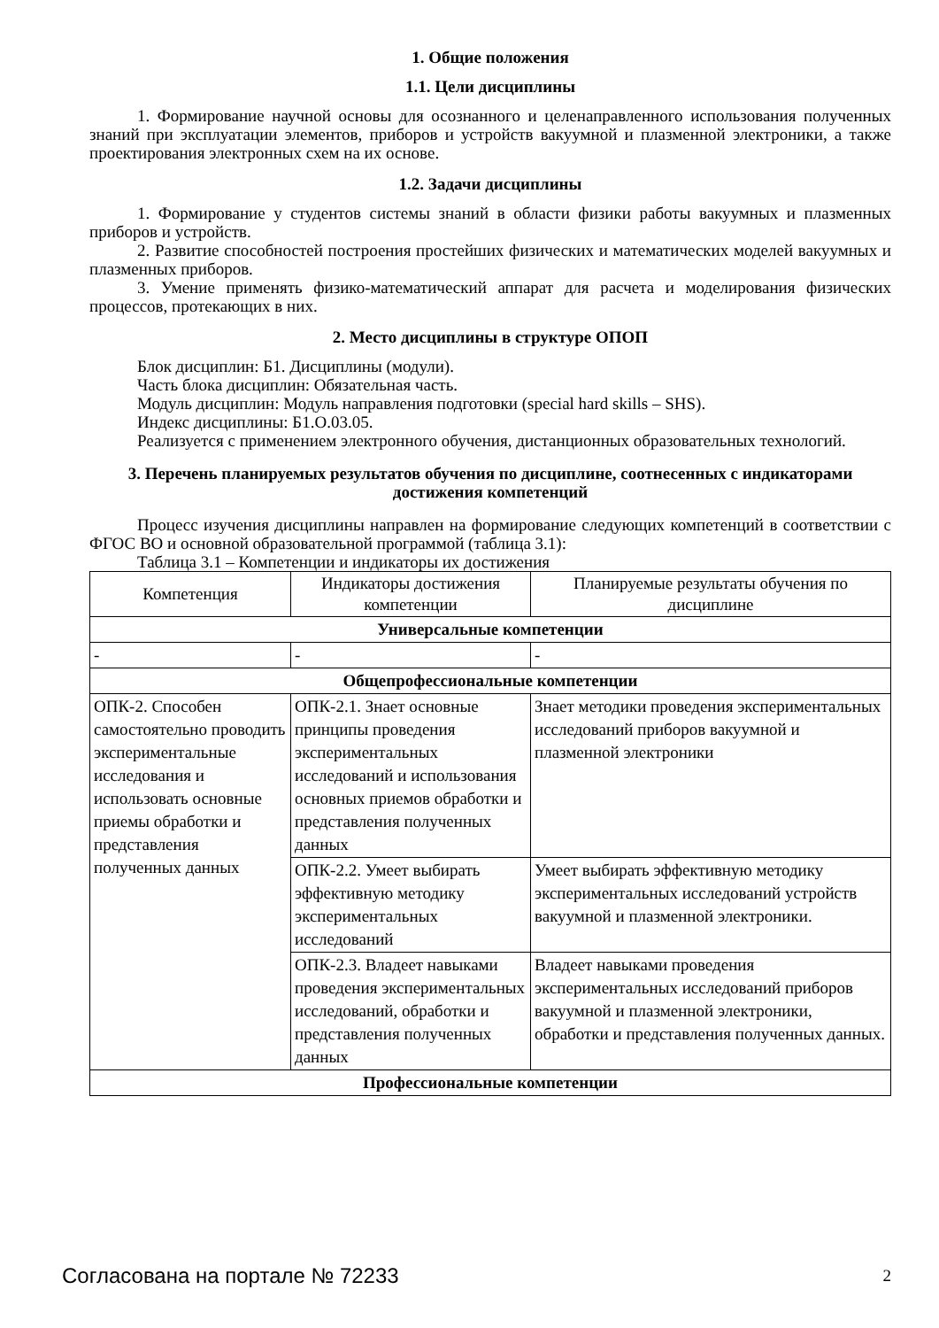1. Общие положения
1.1. Цели дисциплины
1. Формирование научной основы для осознанного и целенаправленного использования полученных знаний при эксплуатации элементов, приборов и устройств вакуумной и плазменной электроники, а также проектирования электронных схем на их основе.
1.2. Задачи дисциплины
1. Формирование у студентов системы знаний в области физики работы вакуумных и плазменных приборов и устройств.
2. Развитие способностей построения простейших физических и математических моделей вакуумных и плазменных приборов.
3. Умение применять физико-математический аппарат для расчета и моделирования физических процессов, протекающих в них.
2. Место дисциплины в структуре ОПОП
Блок дисциплин: Б1. Дисциплины (модули).
Часть блока дисциплин: Обязательная часть.
Модуль дисциплин: Модуль направления подготовки (special hard skills – SHS).
Индекс дисциплины: Б1.О.03.05.
Реализуется с применением электронного обучения, дистанционных образовательных технологий.
3. Перечень планируемых результатов обучения по дисциплине, соотнесенных с индикаторами достижения компетенций
Процесс изучения дисциплины направлен на формирование следующих компетенций в соответствии с ФГОС ВО и основной образовательной программой (таблица 3.1):
Таблица 3.1 – Компетенции и индикаторы их достижения
| Компетенция | Индикаторы достижения компетенции | Планируемые результаты обучения по дисциплине |
| --- | --- | --- |
| Универсальные компетенции | | |
| - | - | - |
| Общепрофессиональные компетенции | | |
| ОПК-2. Способен самостоятельно проводить экспериментальные исследования и использовать основные приемы обработки и представления полученных данных | ОПК-2.1. Знает основные принципы проведения экспериментальных исследований и использования основных приемов обработки и представления полученных данных | Знает методики проведения экспериментальных исследований приборов вакуумной и плазменной электроники |
| | ОПК-2.2. Умеет выбирать эффективную методику экспериментальных исследований | Умеет выбирать эффективную методику экспериментальных исследований устройств вакуумной и плазменной электроники. |
| | ОПК-2.3. Владеет навыками проведения экспериментальных исследований, обработки и представления полученных данных | Владеет навыками проведения экспериментальных исследований приборов вакуумной и плазменной электроники, обработки и представления полученных данных. |
| Профессиональные компетенции | | |
Согласована на портале № 72233 2